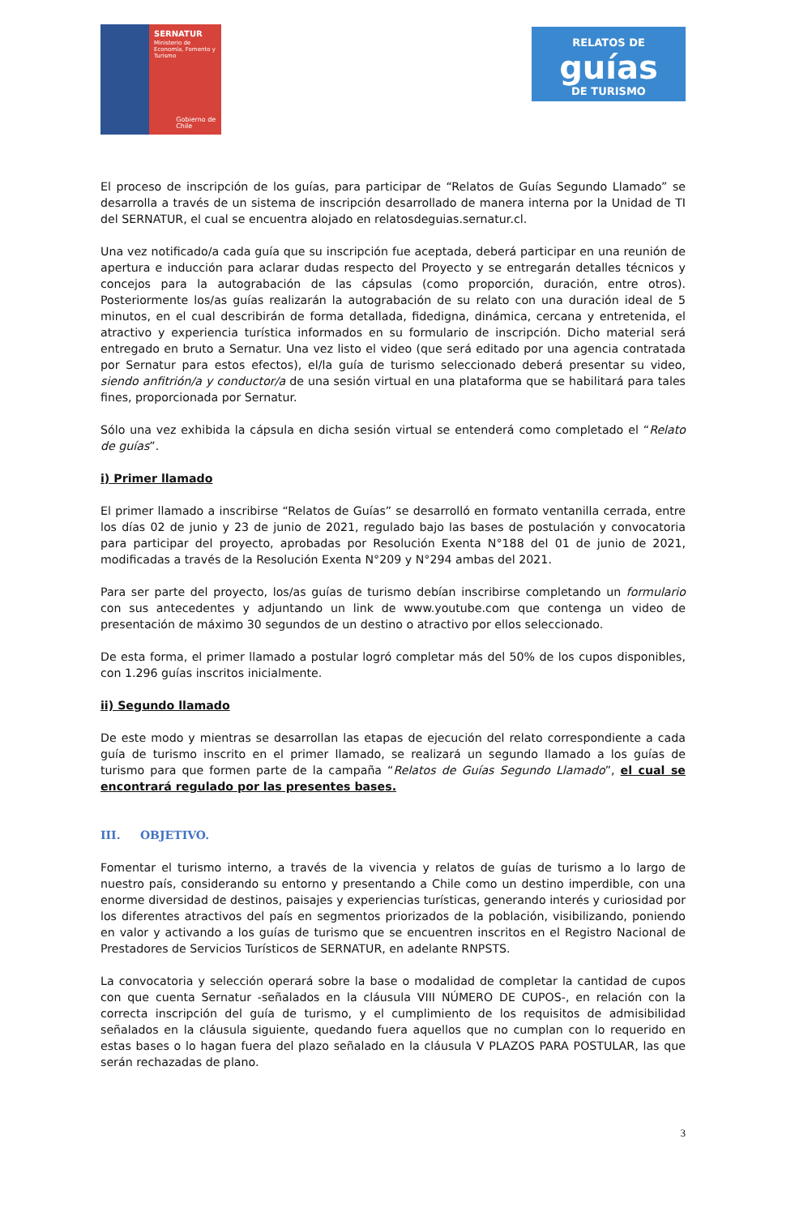SERNATUR
Ministerio de Economía, Fomento y Turismo
Gobierno de Chile
RELATOS DE
guías
DE TURISMO
El proceso de inscripción de los guías, para participar de “Relatos de Guías Segundo Llamado” se desarrolla a través de un sistema de inscripción desarrollado de manera interna por la Unidad de TI del SERNATUR, el cual se encuentra alojado en relatosdeguias.sernatur.cl.
Una vez notificado/a cada guía que su inscripción fue aceptada, deberá participar en una reunión de apertura e inducción para aclarar dudas respecto del Proyecto y se entregarán detalles técnicos y concejos para la autograbación de las cápsulas (como proporción, duración, entre otros). Posteriormente los/as guías realizarán la autograbación de su relato con una duración ideal de 5 minutos, en el cual describirán de forma detallada, fidedigna, dinámica, cercana y entretenida, el atractivo y experiencia turística informados en su formulario de inscripción. Dicho material será entregado en bruto a Sernatur. Una vez listo el video (que será editado por una agencia contratada por Sernatur para estos efectos), el/la guía de turismo seleccionado deberá presentar su video, siendo anfitrión/a y conductor/a de una sesión virtual en una plataforma que se habilitará para tales fines, proporcionada por Sernatur.
Sólo una vez exhibida la cápsula en dicha sesión virtual se entenderá como completado el “Relato de guías”.
i) Primer llamado
El primer llamado a inscribirse “Relatos de Guías” se desarrolló en formato ventanilla cerrada, entre los días 02 de junio y 23 de junio de 2021, regulado bajo las bases de postulación y convocatoria para participar del proyecto, aprobadas por Resolución Exenta N°188 del 01 de junio de 2021, modificadas a través de la Resolución Exenta N°209 y N°294 ambas del 2021.
Para ser parte del proyecto, los/as guías de turismo debían inscribirse completando un formulario con sus antecedentes y adjuntando un link de www.youtube.com que contenga un video de presentación de máximo 30 segundos de un destino o atractivo por ellos seleccionado.
De esta forma, el primer llamado a postular logró completar más del 50% de los cupos disponibles, con 1.296 guías inscritos inicialmente.
ii) Segundo llamado
De este modo y mientras se desarrollan las etapas de ejecución del relato correspondiente a cada guía de turismo inscrito en el primer llamado, se realizará un segundo llamado a los guías de turismo para que formen parte de la campaña “Relatos de Guías Segundo Llamado”, el cual se encontrará regulado por las presentes bases.
III. OBJETIVO.
Fomentar el turismo interno, a través de la vivencia y relatos de guías de turismo a lo largo de nuestro país, considerando su entorno y presentando a Chile como un destino imperdible, con una enorme diversidad de destinos, paisajes y experiencias turísticas, generando interés y curiosidad por los diferentes atractivos del país en segmentos priorizados de la población, visibilizando, poniendo en valor y activando a los guías de turismo que se encuentren inscritos en el Registro Nacional de Prestadores de Servicios Turísticos de SERNATUR, en adelante RNPSTS.
La convocatoria y selección operará sobre la base o modalidad de completar la cantidad de cupos con que cuenta Sernatur -señalados en la cláusula VIII NÚMERO DE CUPOS-, en relación con la correcta inscripción del guía de turismo, y el cumplimiento de los requisitos de admisibilidad señalados en la cláusula siguiente, quedando fuera aquellos que no cumplan con lo requerido en estas bases o lo hagan fuera del plazo señalado en la cláusula V PLAZOS PARA POSTULAR, las que serán rechazadas de plano.
3